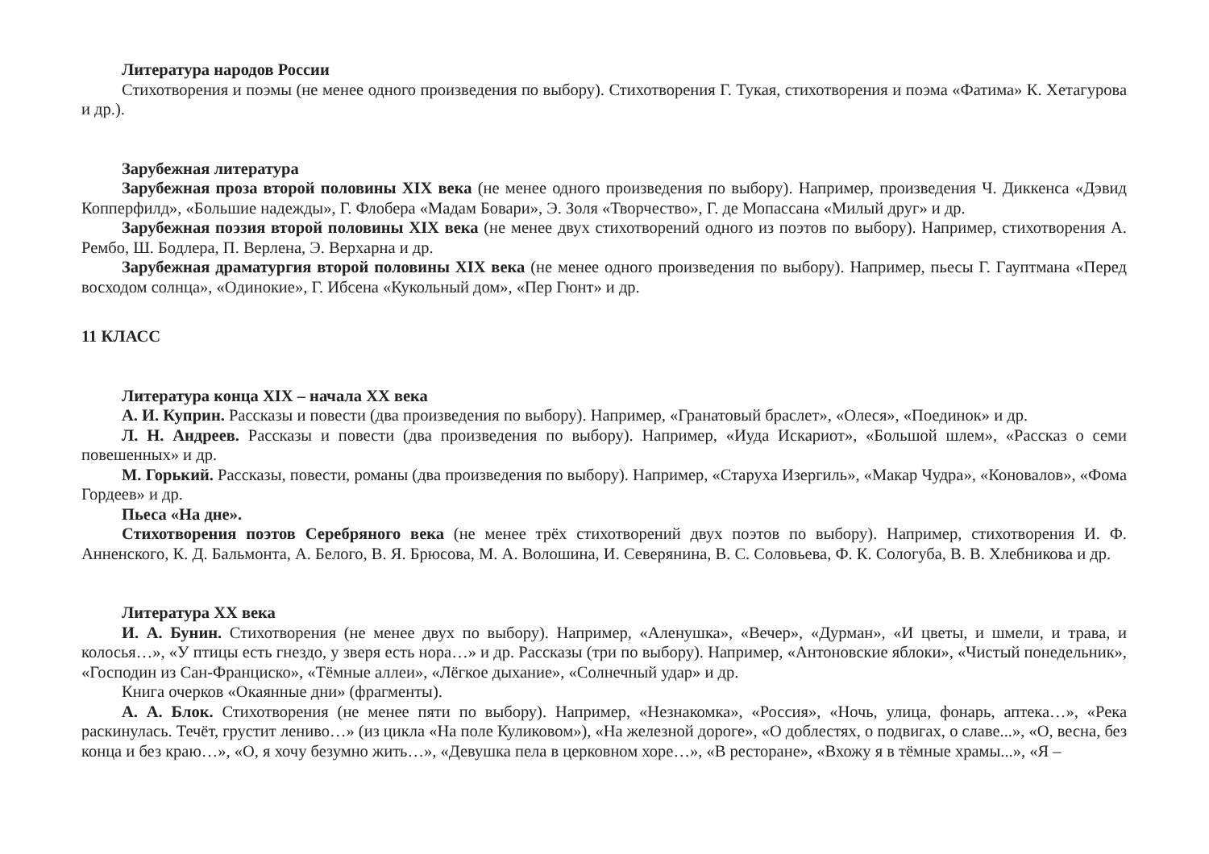Литература народов России
Стихотворения и поэмы (не менее одного произведения по выбору). Стихотворения Г. Тукая, стихотворения и поэма «Фатима» К. Хетагурова и др.).
Зарубежная литература
Зарубежная проза второй половины XIX века (не менее одного произведения по выбору). Например, произведения Ч. Диккенса «Дэвид Копперфилд», «Большие надежды», Г. Флобера «Мадам Бовари», Э. Золя «Творчество», Г. де Мопассана «Милый друг» и др.
Зарубежная поэзия второй половины XIX века (не менее двух стихотворений одного из поэтов по выбору). Например, стихотворения А. Рембо, Ш. Бодлера, П. Верлена, Э. Верхарна и др.
Зарубежная драматургия второй половины XIX века (не менее одного произведения по выбору). Например, пьесы Г. Гауптмана «Перед восходом солнца», «Одинокие», Г. Ибсена «Кукольный дом», «Пер Гюнт» и др.
11 КЛАСС
Литература конца XIX – начала XX века
А. И. Куприн. Рассказы и повести (два произведения по выбору). Например, «Гранатовый браслет», «Олеся», «Поединок» и др.
Л. Н. Андреев. Рассказы и повести (два произведения по выбору). Например, «Иуда Искариот», «Большой шлем», «Рассказ о семи повешенных» и др.
М. Горький. Рассказы, повести, романы (два произведения по выбору). Например, «Старуха Изергиль», «Макар Чудра», «Коновалов», «Фома Гордеев» и др.
Пьеса «На дне».
Стихотворения поэтов Серебряного века (не менее трёх стихотворений двух поэтов по выбору). Например, стихотворения И. Ф. Анненского, К. Д. Бальмонта, А. Белого, В. Я. Брюсова, М. А. Волошина, И. Северянина, В. С. Соловьева, Ф. К. Сологуба, В. В. Хлебникова и др.
Литература XX века
И. А. Бунин. Стихотворения (не менее двух по выбору). Например, «Аленушка», «Вечер», «Дурман», «И цветы, и шмели, и трава, и колосья…», «У птицы есть гнездо, у зверя есть нора…» и др. Рассказы (три по выбору). Например, «Антоновские яблоки», «Чистый понедельник», «Господин из Сан-Франциско», «Тёмные аллеи», «Лёгкое дыхание», «Солнечный удар» и др.
Книга очерков «Окаянные дни» (фрагменты).
А. А. Блок. Стихотворения (не менее пяти по выбору). Например, «Незнакомка», «Россия», «Ночь, улица, фонарь, аптека…», «Река раскинулась. Течёт, грустит лениво…» (из цикла «На поле Куликовом»), «На железной дороге», «О доблестях, о подвигах, о славе...», «О, весна, без конца и без краю…», «О, я хочу безумно жить…», «Девушка пела в церковном хоре…», «В ресторане», «Вхожу я в тёмные храмы...», «Я –